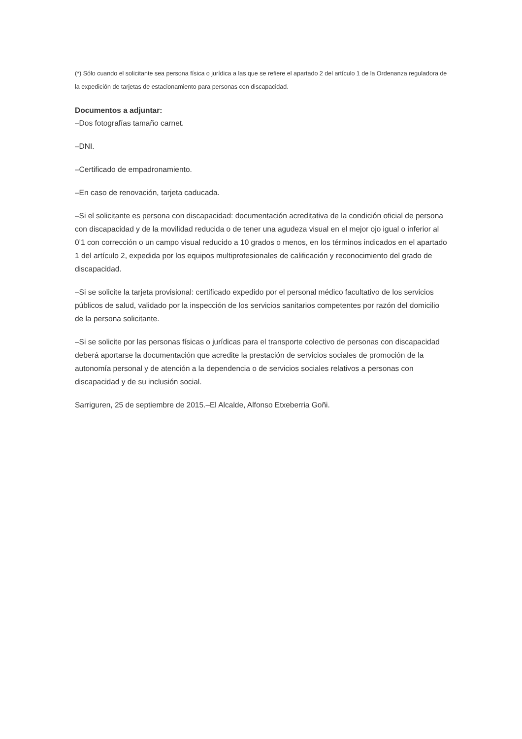(*) Sólo cuando el solicitante sea persona física o jurídica a las que se refiere el apartado 2 del artículo 1 de la Ordenanza reguladora de la expedición de tarjetas de estacionamiento para personas con discapacidad.
Documentos a adjuntar:
–Dos fotografías tamaño carnet.
–DNI.
–Certificado de empadronamiento.
–En caso de renovación, tarjeta caducada.
–Si el solicitante es persona con discapacidad: documentación acreditativa de la condición oficial de persona con discapacidad y de la movilidad reducida o de tener una agudeza visual en el mejor ojo igual o inferior al 0’1 con corrección o un campo visual reducido a 10 grados o menos, en los términos indicados en el apartado 1 del artículo 2, expedida por los equipos multiprofesionales de calificación y reconocimiento del grado de discapacidad.
–Si se solicite la tarjeta provisional: certificado expedido por el personal médico facultativo de los servicios públicos de salud, validado por la inspección de los servicios sanitarios competentes por razón del domicilio de la persona solicitante.
–Si se solicite por las personas físicas o jurídicas para el transporte colectivo de personas con discapacidad deberá aportarse la documentación que acredite la prestación de servicios sociales de promoción de la autonomía personal y de atención a la dependencia o de servicios sociales relativos a personas con discapacidad y de su inclusión social.
Sarriguren, 25 de septiembre de 2015.–El Alcalde, Alfonso Etxeberria Goñi.